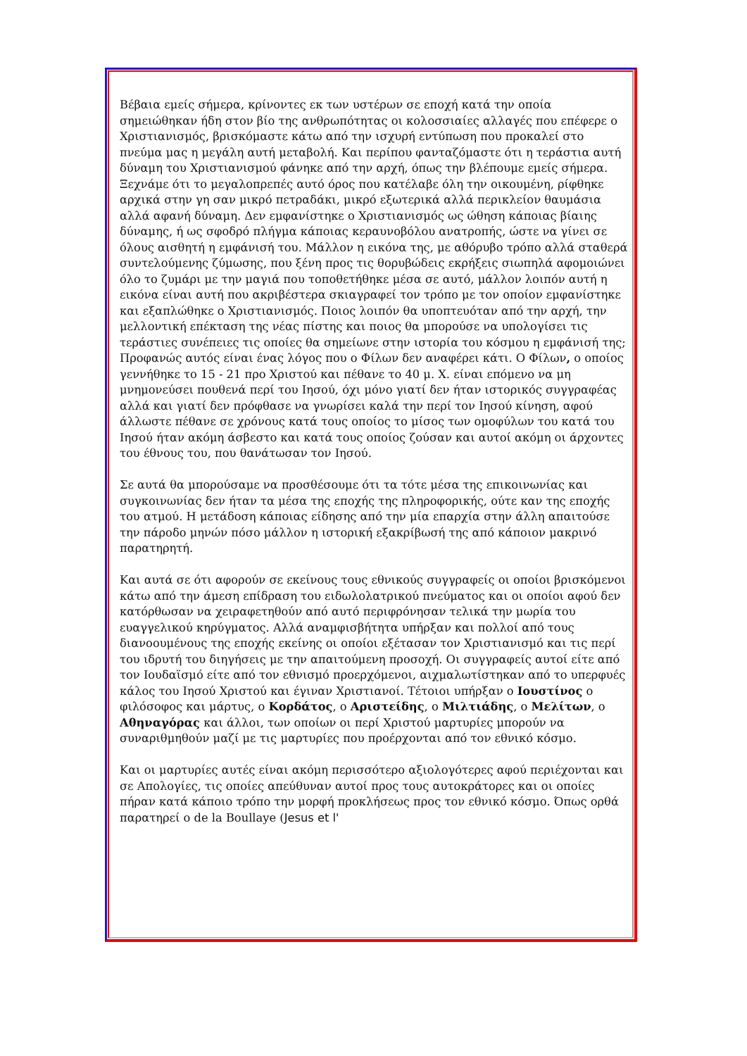Βέβαια εμείς σήμερα, κρίνοντες εκ των υστέρων σε εποχή κατά την οποία σημειώθηκαν ήδη στον βίο της ανθρωπότητας οι κολοσσιαίες αλλαγές που επέφερε ο Χριστιανισμός, βρισκόμαστε κάτω από την ισχυρή εντύπωση που προκαλεί στο πνεύμα μας η μεγάλη αυτή μεταβολή. Και περίπου φανταζόμαστε ότι η τεράστια αυτή δύναμη του Χριστιανισμού φάνηκε από την αρχή, όπως την βλέπουμε εμείς σήμερα. Ξεχνάμε ότι το μεγαλοπρεπές αυτό όρος που κατέλαβε όλη την οικουμένη, ρίφθηκε αρχικά στην γη σαν μικρό πετραδάκι, μικρό εξωτερικά αλλά περικλείον θαυμάσια αλλά αφανή δύναμη. Δεν εμφανίστηκε ο Χριστιανισμός ως ώθηση κάποιας βίαιης δύναμης, ή ως σφοδρό πλήγμα κάποιας κεραυνοβόλου ανατροπής, ώστε να γίνει σε όλους αισθητή η εμφάνισή του. Μάλλον η εικόνα της, με αθόρυβο τρόπο αλλά σταθερά συντελούμενης ζύμωσης, που ξένη προς τις θορυβώδεις εκρήξεις σιωπηλά αφομοιώνει όλο το ζυμάρι με την μαγιά που τοποθετήθηκε μέσα σε αυτό, μάλλον λοιπόν αυτή η εικόνα είναι αυτή που ακριβέστερα σκιαγραφεί τον τρόπο με τον οποίον εμφανίστηκε και εξαπλώθηκε ο Χριστιανισμός. Ποιος λοιπόν θα υποπτευόταν από την αρχή, την μελλοντική επέκταση της νέας πίστης και ποιος θα μπορούσε να υπολογίσει τις τεράστιες συνέπειες τις οποίες θα σημείωνε στην ιστορία του κόσμου η εμφάνισή της; Προφανώς αυτός είναι ένας λόγος που ο Φίλων δεν αναφέρει κάτι. Ο Φίλων, ο οποίος γεννήθηκε το 15 - 21 προ Χριστού και πέθανε το 40 μ. Χ. είναι επόμενο να μη μνημονεύσει πουθενά περί του Ιησού, όχι μόνο γιατί δεν ήταν ιστορικός συγγραφέας αλλά και γιατί δεν πρόφθασε να γνωρίσει καλά την περί τον Ιησού κίνηση, αφού άλλωστε πέθανε σε χρόνους κατά τους οποίος το μίσος των ομοφύλων του κατά του Ιησού ήταν ακόμη άσβεστο και κατά τους οποίος ζούσαν και αυτοί ακόμη οι άρχοντες του έθνους του, που θανάτωσαν τον Ιησού.
Σε αυτά θα μπορούσαμε να προσθέσουμε ότι τα τότε μέσα της επικοινωνίας και συγκοινωνίας δεν ήταν τα μέσα της εποχής της πληροφορικής, ούτε καν της εποχής του ατμού. Η μετάδοση κάποιας είδησης από την μία επαρχία στην άλλη απαιτούσε την πάροδο μηνών πόσο μάλλον η ιστορική εξακρίβωσή της από κάποιον μακρινό παρατηρητή.
Και αυτά σε ότι αφορούν σε εκείνους τους εθνικούς συγγραφείς οι οποίοι βρισκόμενοι κάτω από την άμεση επίδραση του ειδωλολατρικού πνεύματος και οι οποίοι αφού δεν κατόρθωσαν να χειραφετηθούν από αυτό περιφρόνησαν τελικά την μωρία του ευαγγελικού κηρύγματος. Αλλά αναμφισβήτητα υπήρξαν και πολλοί από τους διανοουμένους της εποχής εκείνης οι οποίοι εξέτασαν τον Χριστιανισμό και τις περί του ιδρυτή του διηγήσεις με την απαιτούμενη προσοχή. Οι συγγραφείς αυτοί είτε από τον Ιουδαϊσμό είτε από τον εθνισμό προερχόμενοι, αιχμαλωτίστηκαν από το υπερφυές κάλος του Ιησού Χριστού και έγιναν Χριστιανοί. Τέτοιοι υπήρξαν ο Ιουστίνος ο φιλόσοφος και μάρτυς, ο Κορδάτος, ο Αριστείδης, ο Μιλτιάδης, ο Μελίτων, ο Αθηναγόρας και άλλοι, των οποίων οι περί Χριστού μαρτυρίες μπορούν να συναριθμηθούν μαζί με τις μαρτυρίες που προέρχονται από τον εθνικό κόσμο.
Και οι μαρτυρίες αυτές είναι ακόμη περισσότερο αξιολογότερες αφού περιέχονται και σε Απολογίες, τις οποίες απεύθυναν αυτοί προς τους αυτοκράτορες και οι οποίες πήραν κατά κάποιο τρόπο την μορφή προκλήσεως προς τον εθνικό κόσμο. Όπως ορθά παρατηρεί ο de la Boullaye (Jesus et l'